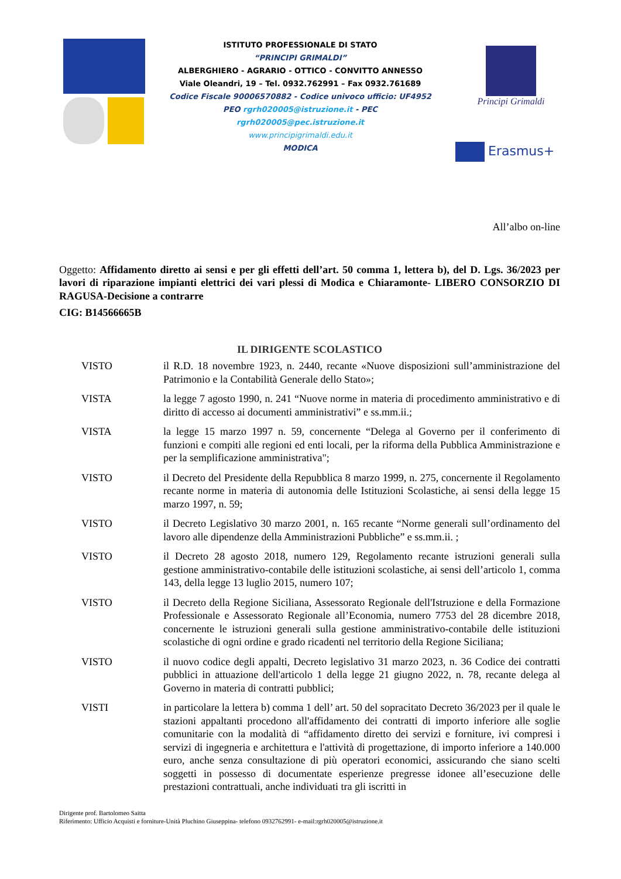ISTITUTO PROFESSIONALE DI STATO
“PRINCIPI GRIMALDI”
ALBERGHIERO - AGRARIO - OTTICO - CONVITTO ANNESSO
Viale Oleandri, 19 – Tel. 0932.762991 – Fax 0932.761689
Codice Fiscale 90006570882 - Codice univoco ufficio: UF4952
PEO rgrh020005@istruzione.it - PEC
rgrh020005@pec.istruzione.it
www.principigrimaldi.edu.it
MODICA
Principi Grimaldi
Erasmus+
All’albo on-line
Oggetto: Affidamento diretto ai sensi e per gli effetti dell’art. 50 comma 1, lettera b), del D. Lgs. 36/2023 per lavori di riparazione impianti elettrici dei vari plessi di Modica e Chiaramonte- LIBERO CONSORZIO DI RAGUSA-Decisione a contrarre
CIG: B14566665B
IL DIRIGENTE SCOLASTICO
VISTO il R.D. 18 novembre 1923, n. 2440, recante «Nuove disposizioni sull’amministrazione del Patrimonio e la Contabilità Generale dello Stato»;
VISTA la legge 7 agosto 1990, n. 241 “Nuove norme in materia di procedimento amministrativo e di diritto di accesso ai documenti amministrativi” e ss.mm.ii.;
VISTA la legge 15 marzo 1997 n. 59, concernente “Delega al Governo per il conferimento di funzioni e compiti alle regioni ed enti locali, per la riforma della Pubblica Amministrazione e per la semplificazione amministrativa";
VISTO il Decreto del Presidente della Repubblica 8 marzo 1999, n. 275, concernente il Regolamento recante norme in materia di autonomia delle Istituzioni Scolastiche, ai sensi della legge 15 marzo 1997, n. 59;
VISTO il Decreto Legislativo 30 marzo 2001, n. 165 recante “Norme generali sull’ordinamento del lavoro alle dipendenze della Amministrazioni Pubbliche” e ss.mm.ii. ;
VISTO il Decreto 28 agosto 2018, numero 129, Regolamento recante istruzioni generali sulla gestione amministrativo-contabile delle istituzioni scolastiche, ai sensi dell’articolo 1, comma 143, della legge 13 luglio 2015, numero 107;
VISTO il Decreto della Regione Siciliana, Assessorato Regionale dell'Istruzione e della Formazione Professionale e Assessorato Regionale all’Economia, numero 7753 del 28 dicembre 2018, concernente le istruzioni generali sulla gestione amministrativo-contabile delle istituzioni scolastiche di ogni ordine e grado ricadenti nel territorio della Regione Siciliana;
VISTO il nuovo codice degli appalti, Decreto legislativo 31 marzo 2023, n. 36 Codice dei contratti pubblici in attuazione dell'articolo 1 della legge 21 giugno 2022, n. 78, recante delega al Governo in materia di contratti pubblici;
VISTI in particolare la lettera b) comma 1 dell’ art. 50 del sopracitato Decreto 36/2023 per il quale le stazioni appaltanti procedono all'affidamento dei contratti di importo inferiore alle soglie comunitarie con la modalità di “affidamento diretto dei servizi e forniture, ivi compresi i servizi di ingegneria e architettura e l'attività di progettazione, di importo inferiore a 140.000 euro, anche senza consultazione di più operatori economici, assicurando che siano scelti soggetti in possesso di documentate esperienze pregresse idonee all’esecuzione delle prestazioni contrattuali, anche individuati tra gli iscritti in
Dirigente prof. Bartolomeo Saitta
Riferimento: Ufficio Acquisti e forniture-Unità Pluchino Giuseppina- telefono 0932762991- e-mail:rgrh020005@istruzione.it